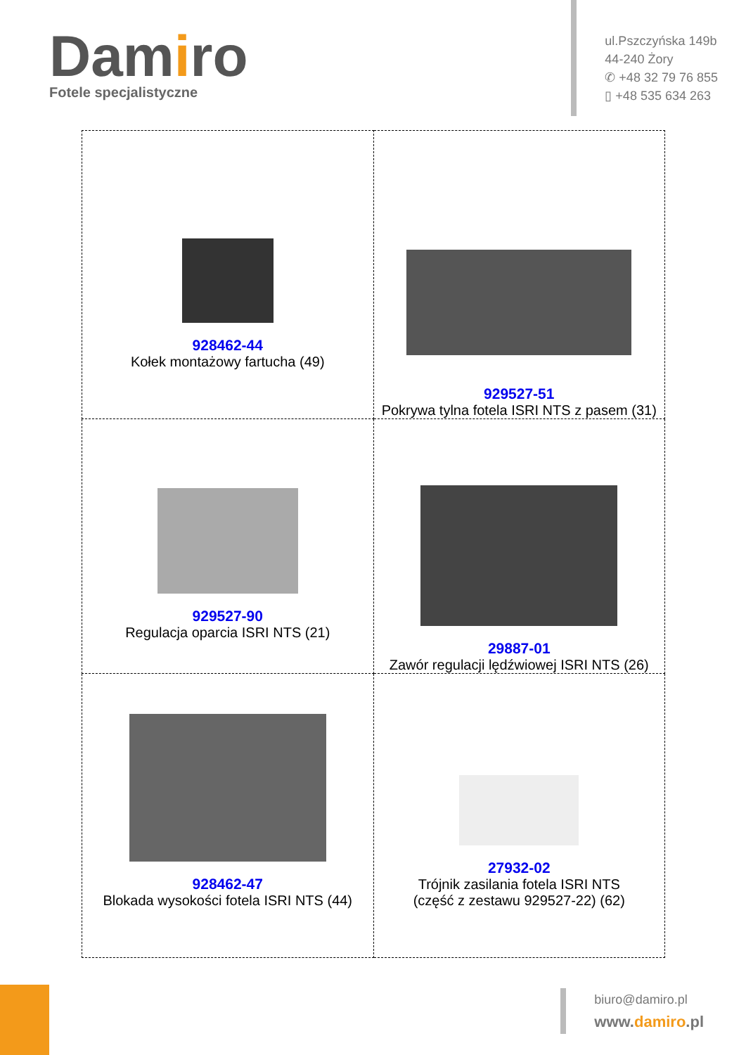Damiro
Fotele specjalistyczne
ul.Pszczyńska 149b
44-240 Żory
✆ +48 32 79 76 855
▯ +48 535 634 263
| 928462-44 Kołek montażowy fartucha (49) | 929527-51 Pokrywa tylna fotela ISRI NTS z pasem (31) |
| 929527-90 Regulacja oparcia ISRI NTS (21) | 29887-01 Zawór regulacji lędźwiowej ISRI NTS (26) |
| 928462-47 Blokada wysokości fotela ISRI NTS (44) | 27932-02 Trójnik zasilania fotela ISRI NTS (część z zestawu 929527-22) (62) |
biuro@damiro.pl
www.damiro.pl